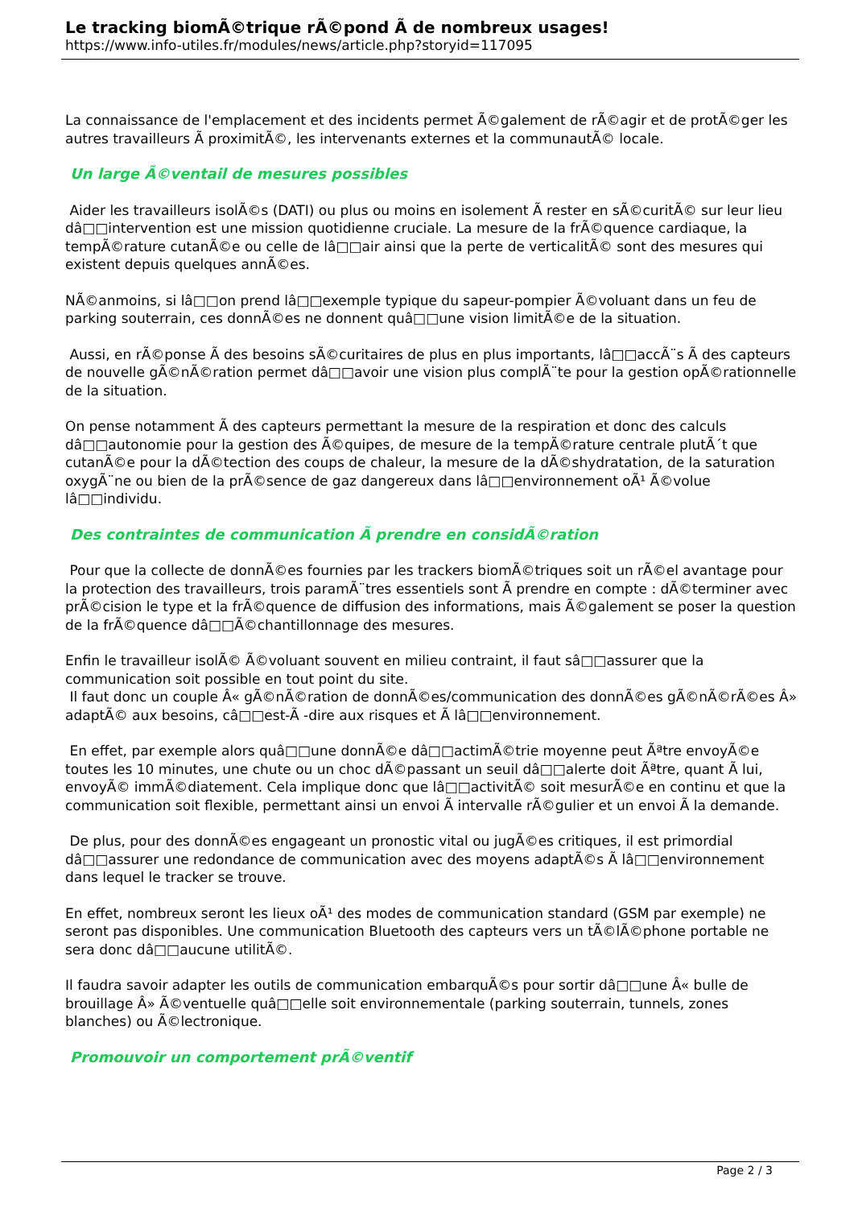Le tracking biomÃ©trique rÃ©pond Ã de nombreux usages!
https://www.info-utiles.fr/modules/news/article.php?storyid=117095
La connaissance de l'emplacement et des incidents permet Ã©galement de rÃ©agir et de protÃ©ger les autres travailleurs Ã proximitÃ©, les intervenants externes et la communautÃ© locale.
Un large Ã©ventail de mesures possibles
Aider les travailleurs isolÃ©s (DATI) ou plus ou moins en isolement Ã rester en sÃ©curitÃ© sur leur lieu dâ□□intervention est une mission quotidienne cruciale. La mesure de la frÃ©quence cardiaque, la tempÃ©rature cutanÃ©e ou celle de lâ□□air ainsi que la perte de verticalitÃ© sont des mesures qui existent depuis quelques annÃ©es.
NÃ©anmoins, si lâ□□on prend lâ□□exemple typique du sapeur-pompier Ã©voluant dans un feu de parking souterrain, ces donnÃ©es ne donnent quâ□□une vision limitÃ©e de la situation.
Aussi, en rÃ©ponse Ã des besoins sÃ©curitaires de plus en plus importants, lâ□□accÃ¨s Ã des capteurs de nouvelle gÃ©nÃ©ration permet dâ□□avoir une vision plus complÃ¨te pour la gestion opÃ©rationnelle de la situation.
On pense notamment Ã des capteurs permettant la mesure de la respiration et donc des calculs dâ□□autonomie pour la gestion des Ã©quipes, de mesure de la tempÃ©rature centrale plutÃ´t que cutanÃ©e pour la dÃ©tection des coups de chaleur, la mesure de la dÃ©shydratation, de la saturation oxygÃ¨ne ou bien de la prÃ©sence de gaz dangereux dans lâ□□environnement oÃ¹ Ã©volue lâ□□individu.
Des contraintes de communication Ã prendre en considÃ©ration
Pour que la collecte de donnÃ©es fournies par les trackers biomÃ©triques soit un rÃ©el avantage pour la protection des travailleurs, trois paramÃ¨tres essentiels sont Ã prendre en compte : dÃ©terminer avec prÃ©cision le type et la frÃ©quence de diffusion des informations, mais Ã©galement se poser la question de la frÃ©quence dâ□□Ã©chantillonnage des mesures.
Enfin le travailleur isolÃ© Ã©voluant souvent en milieu contraint, il faut sâ□□assurer que la communication soit possible en tout point du site.
Il faut donc un couple Â« gÃ©nÃ©ration de donnÃ©es/communication des donnÃ©es gÃ©nÃ©rÃ©es Â» adaptÃ© aux besoins, câ□□est-Ã -dire aux risques et Ã lâ□□environnement.
En effet, par exemple alors quâ□□une donnÃ©e dâ□□actimÃ©trie moyenne peut Ãªtre envoyÃ©e toutes les 10 minutes, une chute ou un choc dÃ©passant un seuil dâ□□alerte doit Ãªtre, quant Ã lui, envoyÃ© immÃ©diatement. Cela implique donc que lâ□□activitÃ© soit mesurÃ©e en continu et que la communication soit flexible, permettant ainsi un envoi Ã intervalle rÃ©gulier et un envoi Ã la demande.
De plus, pour des donnÃ©es engageant un pronostic vital ou jugÃ©es critiques, il est primordial dâ□□assurer une redondance de communication avec des moyens adaptÃ©s Ã lâ□□environnement dans lequel le tracker se trouve.
En effet, nombreux seront les lieux oÃ¹ des modes de communication standard (GSM par exemple) ne seront pas disponibles. Une communication Bluetooth des capteurs vers un tÃ©lÃ©phone portable ne sera donc dâ□□aucune utilitÃ©.
Il faudra savoir adapter les outils de communication embarquÃ©s pour sortir dâ□□une Â« bulle de brouillage Â» Ã©ventuelle quâ□□elle soit environnementale (parking souterrain, tunnels, zones blanches) ou Ã©lectronique.
Promouvoir un comportement prÃ©ventif
Page 2 / 3